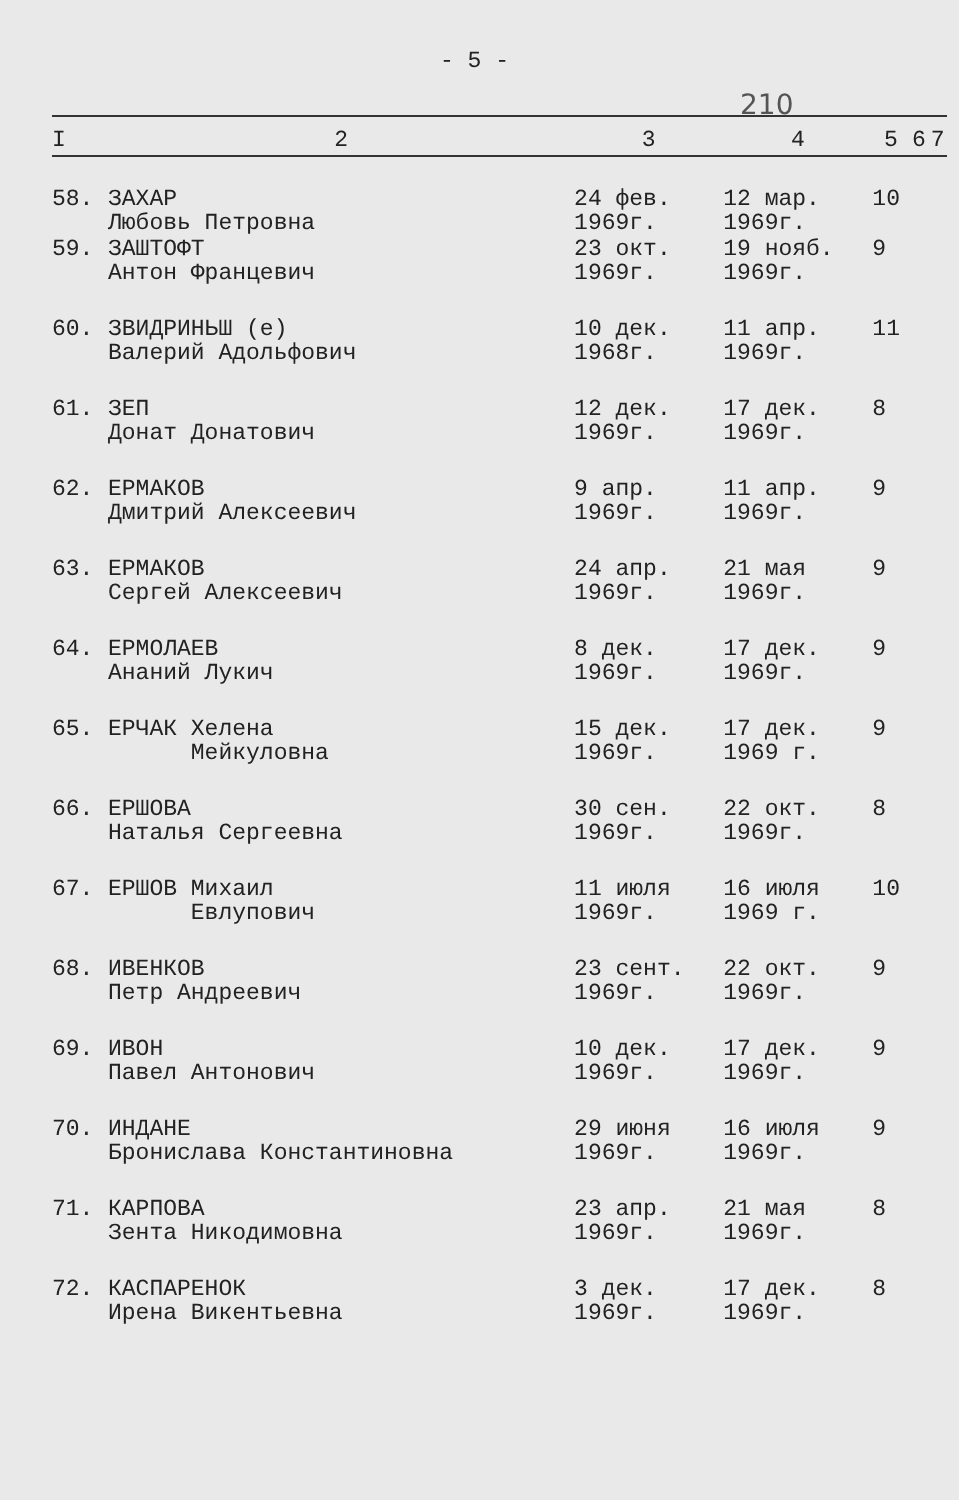- 5 -
210
| I | 2 | 3 | 4 | 5 | 6 | 7 |
| --- | --- | --- | --- | --- | --- | --- |
| 58. | ЗАХАР Любовь Петровна | 24 фев. 1969г. | 12 мар. 1969г. | 10 | | |
| 59. | ЗАШТОФТ Антон Францевич | 23 окт. 1969г. | 19 нояб. 1969г. | 9 | | |
| 60. | ЗВИДРИНЬШ (е) Валерий Адольфович | 10 дек. 1968г. | 11 апр. 1969г. | 11 | | |
| 61. | ЗЕП Донат Донатович | 12 дек. 1969г. | 17 дек. 1969г. | 8 | | |
| 62. | ЕРМАКОВ Дмитрий Алексеевич | 9 апр. 1969г. | 11 апр. 1969г. | 9 | | |
| 63. | ЕРМАКОВ Сергей Алексеевич | 24 апр. 1969г. | 21 мая 1969г. | 9 | | |
| 64. | ЕРМОЛАЕВ Ананий Лукич | 8 дек. 1969г. | 17 дек. 1969г. | 9 | | |
| 65. | ЕРЧАК Хелена Мейкуловна | 15 дек. 1969г. | 17 дек. 1969 г. | 9 | | |
| 66. | ЕРШОВА Наталья Сергеевна | 30 сен. 1969г. | 22 окт. 1969г. | 8 | | |
| 67. | ЕРШОВ Михаил Евлупович | 11 июля 1969г. | 16 июля 1969 г. | 10 | | |
| 68. | ИВЕНКОВ Петр Андреевич | 23 сент. 1969г. | 22 окт. 1969г. | 9 | | |
| 69. | ИВОН Павел Антонович | 10 дек. 1969г. | 17 дек. 1969г. | 9 | | |
| 70. | ИНДАНЕ Бронислава Константиновна | 29 июня 1969г. | 16 июля 1969г. | 9 | | |
| 71. | КАРПОВА Зента Никодимовна | 23 апр. 1969г. | 21 мая 1969г. | 8 | | |
| 72. | КАСПАРЕНОК Ирена Викентьевна | 3 дек. 1969г. | 17 дек. 1969г. | 8 | | |